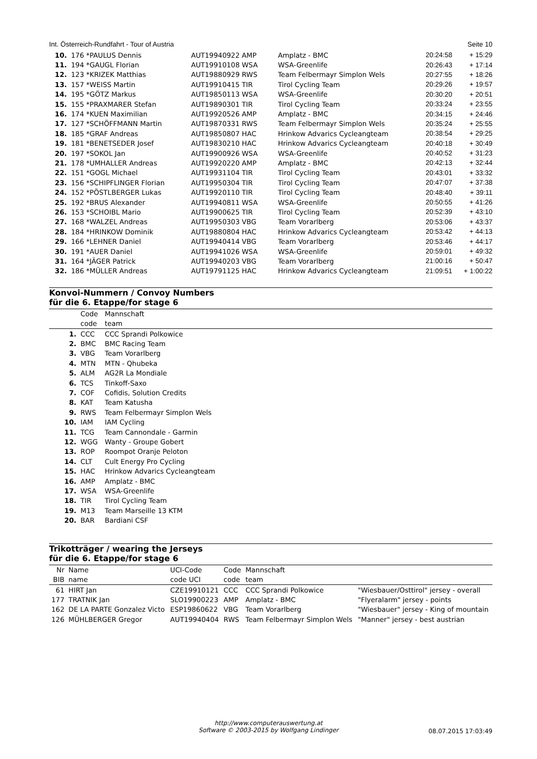Int. Österreich-Rundfahrt - Tour of Austria Seite 10
| 10. | 176 *PAULUS Dennis | AUT19940922 AMP | Amplatz - BMC | 20:24:58 | + 15:29 |
| 11. | 194 *GAUGL Florian | AUT19910108 WSA | WSA-Greenlife | 20:26:43 | + 17:14 |
| 12. | 123 *KRIZEK Matthias | AUT19880929 RWS | Team Felbermayr Simplon Wels | 20:27:55 | + 18:26 |
| 13. | 157 *WEISS Martin | AUT19910415 TIR | Tirol Cycling Team | 20:29:26 | + 19:57 |
| 14. | 195 *GÖTZ Markus | AUT19850113 WSA | WSA-Greenlife | 20:30:20 | + 20:51 |
| 15. | 155 *PRAXMARER Stefan | AUT19890301 TIR | Tirol Cycling Team | 20:33:24 | + 23:55 |
| 16. | 174 *KUEN Maximilian | AUT19920526 AMP | Amplatz - BMC | 20:34:15 | + 24:46 |
| 17. | 127 *SCHÖFFMANN Martin | AUT19870331 RWS | Team Felbermayr Simplon Wels | 20:35:24 | + 25:55 |
| 18. | 185 *GRAF Andreas | AUT19850807 HAC | Hrinkow Advarics Cycleangteam | 20:38:54 | + 29:25 |
| 19. | 181 *BENETSEDER Josef | AUT19830210 HAC | Hrinkow Advarics Cycleangteam | 20:40:18 | + 30:49 |
| 20. | 197 *SOKOL Jan | AUT19900926 WSA | WSA-Greenlife | 20:40:52 | + 31:23 |
| 21. | 178 *UMHALLER Andreas | AUT19920220 AMP | Amplatz - BMC | 20:42:13 | + 32:44 |
| 22. | 151 *GOGL Michael | AUT19931104 TIR | Tirol Cycling Team | 20:43:01 | + 33:32 |
| 23. | 156 *SCHIPFLINGER Florian | AUT19950304 TIR | Tirol Cycling Team | 20:47:07 | + 37:38 |
| 24. | 152 *PÖSTLBERGER Lukas | AUT19920110 TIR | Tirol Cycling Team | 20:48:40 | + 39:11 |
| 25. | 192 *BRUS Alexander | AUT19940811 WSA | WSA-Greenlife | 20:50:55 | + 41:26 |
| 26. | 153 *SCHOIBL Mario | AUT19900625 TIR | Tirol Cycling Team | 20:52:39 | + 43:10 |
| 27. | 168 *WALZEL Andreas | AUT19950303 VBG | Team Vorarlberg | 20:53:06 | + 43:37 |
| 28. | 184 *HRINKOW Dominik | AUT19880804 HAC | Hrinkow Advarics Cycleangteam | 20:53:42 | + 44:13 |
| 29. | 166 *LEHNER Daniel | AUT19940414 VBG | Team Vorarlberg | 20:53:46 | + 44:17 |
| 30. | 191 *AUER Daniel | AUT19941026 WSA | WSA-Greenlife | 20:59:01 | + 49:32 |
| 31. | 164 *JÄGER Patrick | AUT19940203 VBG | Team Vorarlberg | 21:00:16 | + 50:47 |
| 32. | 186 *MÜLLER Andreas | AUT19791125 HAC | Hrinkow Advarics Cycleangteam | 21:09:51 | + 1:00:22 |
Konvoi-Nummern / Convoy Numbers
für die 6. Etappe/for stage 6
| | Code code | Mannschaft team |
| --- | --- | --- |
| 1. | CCC | CCC Sprandi Polkowice |
| 2. | BMC | BMC Racing Team |
| 3. | VBG | Team Vorarlberg |
| 4. | MTN | MTN - Qhubeka |
| 5. | ALM | AG2R La Mondiale |
| 6. | TCS | Tinkoff-Saxo |
| 7. | COF | Cofidis, Solution Credits |
| 8. | KAT | Team Katusha |
| 9. | RWS | Team Felbermayr Simplon Wels |
| 10. | IAM | IAM Cycling |
| 11. | TCG | Team Cannondale - Garmin |
| 12. | WGG | Wanty - Groupe Gobert |
| 13. | ROP | Roompot Oranje Peloton |
| 14. | CLT | Cult Energy Pro Cycling |
| 15. | HAC | Hrinkow Advarics Cycleangteam |
| 16. | AMP | Amplatz - BMC |
| 17. | WSA | WSA-Greenlife |
| 18. | TIR | Tirol Cycling Team |
| 19. | M13 | Team Marseille 13 KTM |
| 20. | BAR | Bardiani CSF |
Trikotträger / wearing the Jerseys
für die 6. Etappe/for stage 6
| Nr BIB | Name name | UCI-Code code UCI | Code code | Mannschaft team | |
| --- | --- | --- | --- | --- | --- |
| 61 | HIRT Jan | CZE19910121 | CCC | CCC Sprandi Polkowice | "Wiesbauer/Osttirol" jersey - overall |
| 177 | TRATNIK Jan | SLO19900223 | AMP | Amplatz - BMC | "Flyeralarm" jersey - points |
| 162 | DE LA PARTE Gonzalez Victo | ESP19860622 | VBG | Team Vorarlberg | "Wiesbauer" jersey - King of mountain |
| 126 | MÜHLBERGER Gregor | AUT19940404 | RWS | Team Felbermayr Simplon Wels | "Manner" jersey - best austrian |
http://www.computerauswertung.at
Software © 2003-2015 by Wolfgang Lindinger
08.07.2015 17:03:49